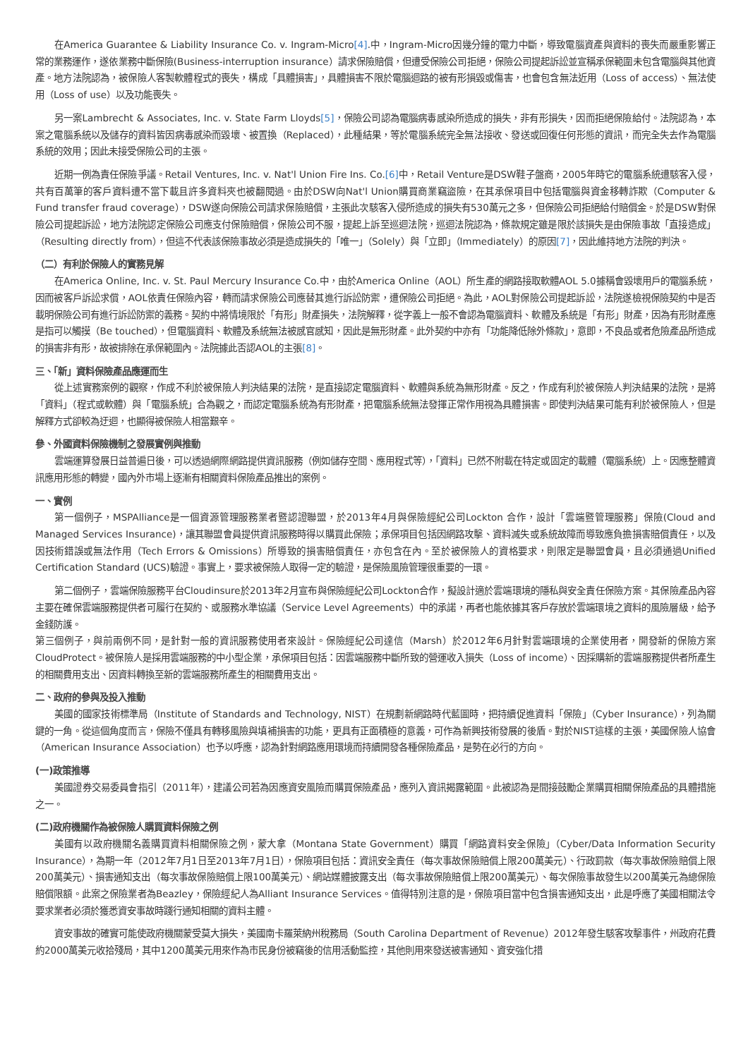在America Guarantee & Liability Insurance Co. v. Ingram-Micro[4].中，Ingram-Micro因幾分鐘的電力中斷，導致電腦資產與資料的喪失而嚴重影響正常的業務運作，遂依業務中斷保險(Business-interruption insurance）請求保險賠償，但遭受保險公司拒絕，保險公司提起訴訟並宣稱承保範圍未包含電腦與其他資產。地方法院認為，被保險人客製軟體程式的喪失，構成「具體損害」，具體損害不限於電腦迴路的被有形損毀或傷害，也會包含無法近用（Loss of access）、無法使用（Loss of use）以及功能喪失。
另一案Lambrecht & Associates, Inc. v. State Farm Lloyds[5]，保險公司認為電腦病毒感染所造成的損失，非有形損失，因而拒絕保險給付。法院認為，本案之電腦系統以及儲存的資料皆因病毒感染而毀壞、被置換（Replaced），此種結果，等於電腦系統完全無法接收、發送或回復任何形態的資訊，而完全失去作為電腦系統的效用；因此未接受保險公司的主張。
近期一例為責任保險爭議。Retail Ventures, Inc. v. Nat'l Union Fire Ins. Co.[6] 中，Retail Venture是DSW鞋子盤商，2005年時它的電腦系統遭駭客入侵，共有百萬筆的客戶資料遭不當下載且許多資料夾也被翻閱過。由於DSW向Nat'l Union購買商業竊盜險，在其承保項目中包括電腦與資金移轉詐欺（Computer & Fund transfer fraud coverage），DSW遂向保險公司請求保險賠償，主張此次駭客入侵所造成的損失有530萬元之多，但保險公司拒絕給付賠償金。於是DSW對保險公司提起訴訟，地方法院認定保險公司應支付保險賠償，保險公司不服，提起上訴至巡迴法院，巡迴法院認為，條款規定雖是限於該損失是由保險事故「直接造成」（Resulting directly from），但這不代表該保險事故必須是造成損失的「唯一」（Solely）與「立即」（Immediately）的原因[7]，因此維持地方法院的判決。
（二）有利於保險人的實務見解
在America Online, Inc. v. St. Paul Mercury Insurance Co.中，由於America Online（AOL）所生產的網路接取軟體AOL 5.0據稱會毀壞用戶的電腦系統，因而被客戶訴訟求償，AOL依責任保險內容，轉而請求保險公司應替其進行訴訟防禦，遭保險公司拒絕。為此，AOL對保險公司提起訴訟，法院遂檢視保險契約中是否載明保險公司有進行訴訟防禦的義務。契約中將情境限於「有形」財產損失，法院解釋，從字義上一般不會認為電腦資料、軟體及系統是「有形」財產，因為有形財產應是指可以觸摸（Be touched），但電腦資料、軟體及系統無法被感官感知，因此是無形財產。此外契約中亦有「功能降低除外條款」，意即，不良品或者危險產品所造成的損害非有形，故被排除在承保範圍內。法院據此否認AOL的主張[8]。
三、「新」資料保險產品應運而生
從上述實務案例的觀察，作成不利於被保險人判決結果的法院，是直接認定電腦資料、軟體與系統為無形財產。反之，作成有利於被保險人判決結果的法院，是將「資料」（程式或軟體）與「電腦系統」合為觀之，而認定電腦系統為有形財產，把電腦系統無法發揮正常作用視為具體損害。即使判決結果可能有利於被保險人，但是解釋方式卻較為迂迴，也顯得被保險人相當艱辛。
參、外國資料保險機制之發展實例與推動
雲端運算發展日益普遍日後，可以透過網際網路提供資訊服務（例如儲存空間、應用程式等），「資料」已然不附載在特定或固定的載體（電腦系統）上。因應整體資訊應用形態的轉變，國內外市場上逐漸有相關資料保險產品推出的案例。
一、實例
第一個例子，MSPAlliance是一個資源管理服務業者暨認證聯盟，於2013年4月與保險經紀公司Lockton 合作，設計「雲端暨管理服務」保險(Cloud and Managed Services Insurance)，讓其聯盟會員提供資訊服務時得以購買此保險；承保項目包括因網路攻擊、資料滅失或系統故障而導致應負擔損害賠償責任，以及因技術錯誤或無法作用（Tech Errors & Omissions）所導致的損害賠償責任，亦包含在內。至於被保險人的資格要求，則限定是聯盟會員，且必須通過Unified Certification Standard (UCS)驗證。事實上，要求被保險人取得一定的驗證，是保險風險管理很重要的一環。
第二個例子，雲端保險服務平台Cloudinsure於2013年2月宣布與保險經紀公司Lockton合作，擬設計適於雲端環境的隱私與安全責任保險方案。其保險產品內容主要在確保雲端服務提供者可履行在契約、或服務水準協議（Service Level Agreements）中的承諾，再者也能依據其客戶存放於雲端環境之資料的風險層級，給予金錢防護。
第三個例子，與前兩例不同，是針對一般的資訊服務使用者來設計。保險經紀公司達信（Marsh）於2012年6月針對雲端環境的企業使用者，開發新的保險方案CloudProtect。被保險人是採用雲端服務的中小型企業，承保項目包括：因雲端服務中斷所致的營運收入損失（Loss of income）、因採購新的雲端服務提供者所產生的相關費用支出、因資料轉換至新的雲端服務所產生的相關費用支出。
二、政府的參與及投入推動
美國的國家技術標準局（Institute of Standards and Technology, NIST）在規劃新網路時代藍圖時，把持續促進資料「保險」（Cyber Insurance），列為關鍵的一角。從這個角度而言，保險不僅具有轉移風險與填補損害的功能，更具有正面積極的意義，可作為新興技術發展的後盾。對於NIST這樣的主張，美國保險人協會（American Insurance Association）也予以呼應，認為針對網路應用環境而持續開發各種保險產品，是勢在必行的方向。
(一)政策推導
美國證券交易委員會指引（2011年），建議公司若為因應資安風險而購買保險產品，應列入資訊揭露範圍。此被認為是間接鼓勵企業購買相關保險產品的具體措施之一。
(二)政府機關作為被保險人購買資料保險之例
美國有以政府機關名義購買資料相關保險之例，蒙大拿（Montana State Government）購買「網路資料安全保險」（Cyber/Data Information Security Insurance），為期一年（2012年7月1日至2013年7月1日），保險項目包括：資訊安全責任（每次事故保險賠償上限200萬美元）、行政罰款（每次事故保險賠償上限200萬美元）、損害通知支出（每次事故保險賠償上限100萬美元）、網站媒體披露支出（每次事故保險賠償上限200萬美元）、每次保險事故發生以200萬美元為總保險賠償限額。此案之保險業者為Beazley，保險經紀人為Alliant Insurance Services。值得特別注意的是，保險項目當中包含損害通知支出，此是呼應了美國相關法令要求業者必須於獲悉資安事故時踐行通知相關的資料主體。
資安事故的確實可能使政府機關蒙受莫大損失，美國南卡羅萊納州稅務局（South Carolina Department of Revenue）2012年發生駭客攻擊事件，州政府花費約2000萬美元收拾殘局，其中1200萬美元用來作為市民身份被竊後的信用活動監控，其他則用來發送被害通知、資安強化措